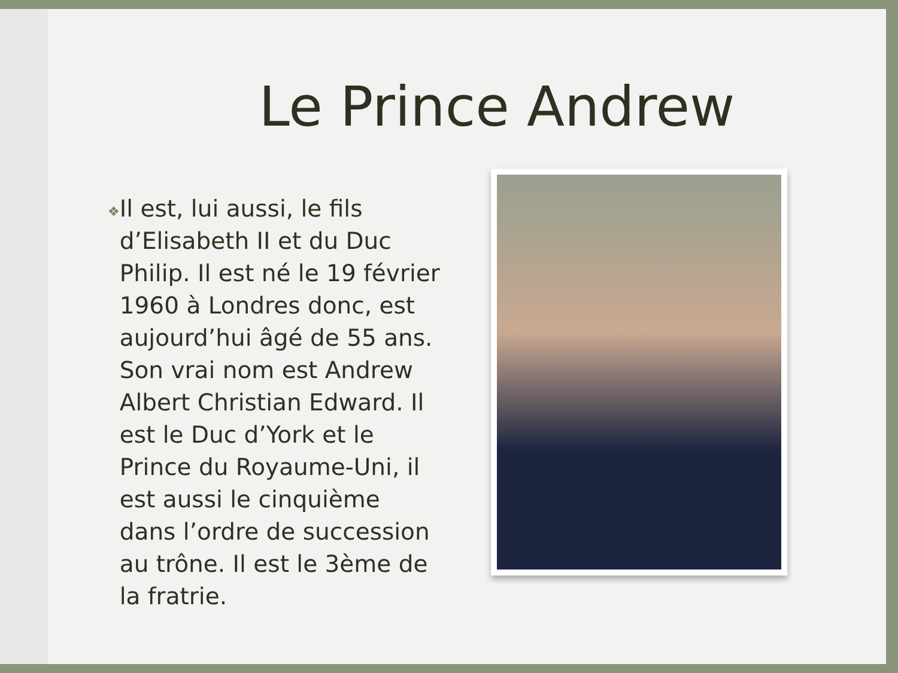Le Prince Andrew
❖
Il est, lui aussi, le fils d’Elisabeth II et du Duc Philip. Il est né le 19 février 1960 à Londres donc, est aujourd’hui âgé de 55 ans. Son vrai nom est Andrew Albert Christian Edward. Il est le Duc d’York et le Prince du Royaume-Uni, il est aussi le cinquième dans l’ordre de succession au trône. Il est le 3ème de la fratrie.